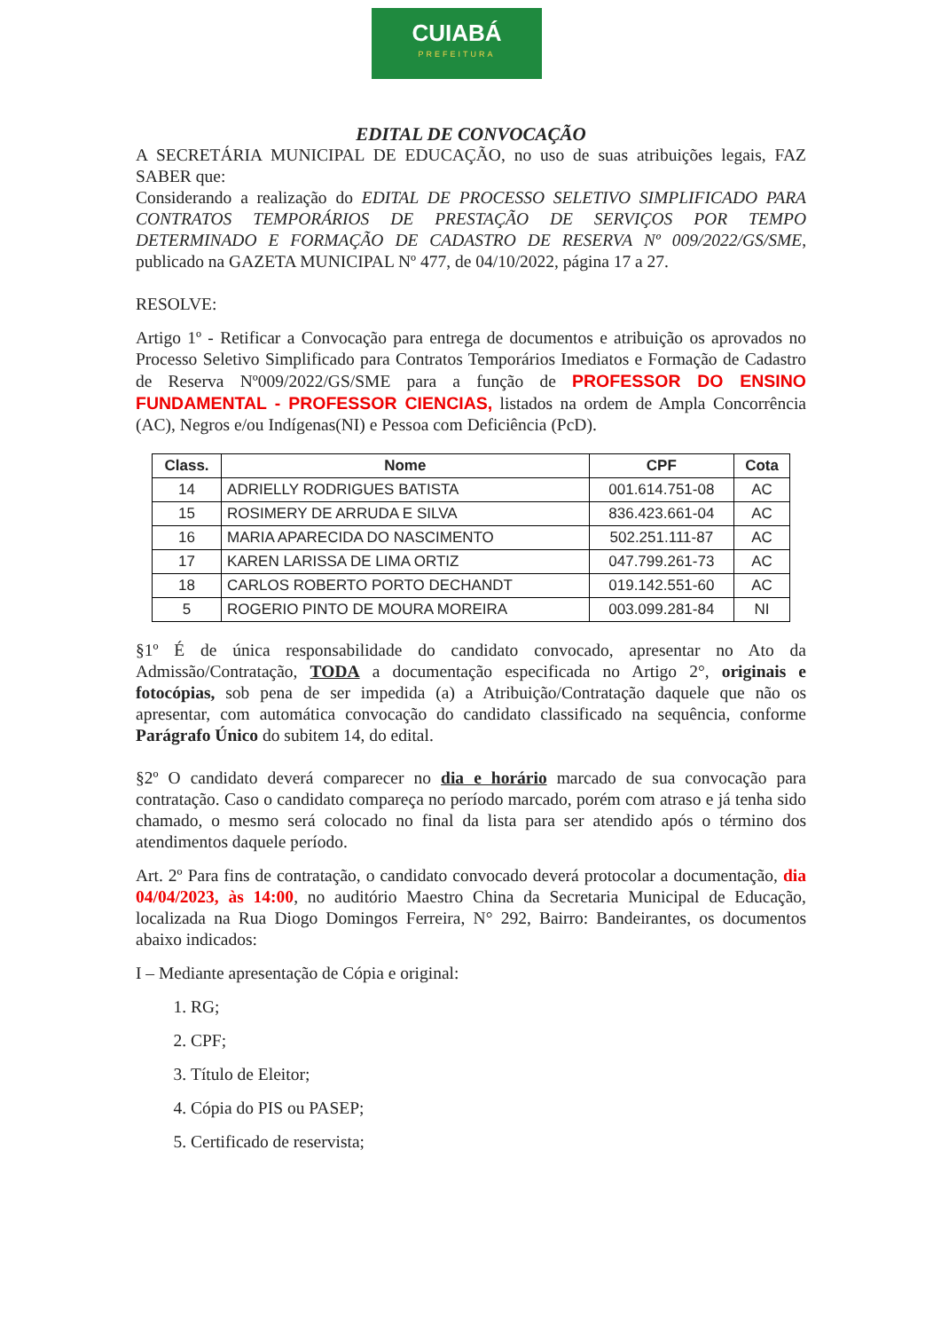CUIABÁ
PREFEITURA
EDITAL DE CONVOCAÇÃO
A SECRETÁRIA MUNICIPAL DE EDUCAÇÃO, no uso de suas atribuições legais, FAZ SABER que:
Considerando a realização do EDITAL DE PROCESSO SELETIVO SIMPLIFICADO PARA CONTRATOS TEMPORÁRIOS DE PRESTAÇÃO DE SERVIÇOS POR TEMPO DETERMINADO E FORMAÇÃO DE CADASTRO DE RESERVA Nº 009/2022/GS/SME, publicado na GAZETA MUNICIPAL Nº 477, de 04/10/2022, página 17 a 27.
RESOLVE:
Artigo 1º - Retificar a Convocação para entrega de documentos e atribuição os aprovados no Processo Seletivo Simplificado para Contratos Temporários Imediatos e Formação de Cadastro de Reserva Nº009/2022/GS/SME para a função de PROFESSOR DO ENSINO FUNDAMENTAL - PROFESSOR CIENCIAS, listados na ordem de Ampla Concorrência (AC), Negros e/ou Indígenas(NI) e Pessoa com Deficiência (PcD).
| Class. | Nome | CPF | Cota |
| --- | --- | --- | --- |
| 14 | ADRIELLY RODRIGUES BATISTA | 001.614.751-08 | AC |
| 15 | ROSIMERY DE ARRUDA E SILVA | 836.423.661-04 | AC |
| 16 | MARIA APARECIDA DO NASCIMENTO | 502.251.111-87 | AC |
| 17 | KAREN LARISSA DE LIMA ORTIZ | 047.799.261-73 | AC |
| 18 | CARLOS ROBERTO PORTO DECHANDT | 019.142.551-60 | AC |
| 5 | ROGERIO PINTO DE MOURA MOREIRA | 003.099.281-84 | NI |
§1º É de única responsabilidade do candidato convocado, apresentar no Ato da Admissão/Contratação, TODA a documentação especificada no Artigo 2°, originais e fotocópias, sob pena de ser impedida (a) a Atribuição/Contratação daquele que não os apresentar, com automática convocação do candidato classificado na sequência, conforme Parágrafo Único do subitem 14, do edital.
§2º O candidato deverá comparecer no dia e horário marcado de sua convocação para contratação. Caso o candidato compareça no período marcado, porém com atraso e já tenha sido chamado, o mesmo será colocado no final da lista para ser atendido após o término dos atendimentos daquele período.
Art. 2º Para fins de contratação, o candidato convocado deverá protocolar a documentação, dia 04/04/2023, às 14:00, no auditório Maestro China da Secretaria Municipal de Educação, localizada na Rua Diogo Domingos Ferreira, N° 292, Bairro: Bandeirantes, os documentos abaixo indicados:
I – Mediante apresentação de Cópia e original:
1. RG;
2. CPF;
3. Título de Eleitor;
4. Cópia do PIS ou PASEP;
5. Certificado de reservista;